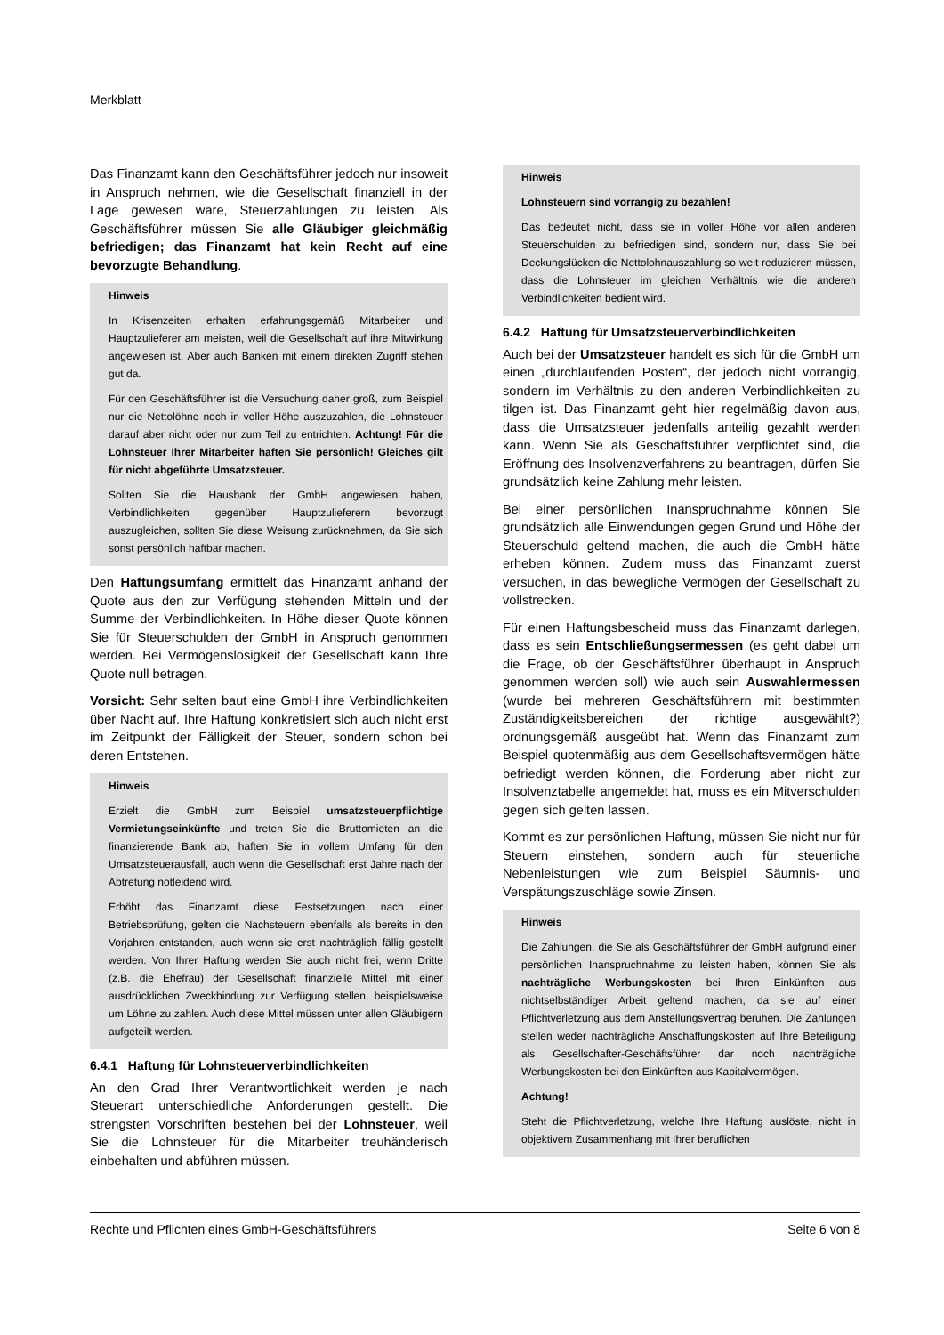Merkblatt
Das Finanzamt kann den Geschäftsführer jedoch nur insoweit in Anspruch nehmen, wie die Gesellschaft finanziell in der Lage gewesen wäre, Steuerzahlungen zu leisten. Als Geschäftsführer müssen Sie alle Gläubiger gleichmäßig befriedigen; das Finanzamt hat kein Recht auf eine bevorzugte Behandlung.
Hinweis
In Krisenzeiten erhalten erfahrungsgemäß Mitarbeiter und Hauptzulieferer am meisten, weil die Gesellschaft auf ihre Mitwirkung angewiesen ist. Aber auch Banken mit einem direkten Zugriff stehen gut da.
Für den Geschäftsführer ist die Versuchung daher groß, zum Beispiel nur die Nettolöhne noch in voller Höhe auszuzahlen, die Lohnsteuer darauf aber nicht oder nur zum Teil zu entrichten. Achtung! Für die Lohnsteuer Ihrer Mitarbeiter haften Sie persönlich! Gleiches gilt für nicht abgeführte Umsatzsteuer.
Sollten Sie die Hausbank der GmbH angewiesen haben, Verbindlichkeiten gegenüber Hauptzulieferern bevorzugt auszugleichen, sollten Sie diese Weisung zurücknehmen, da Sie sich sonst persönlich haftbar machen.
Den Haftungsumfang ermittelt das Finanzamt anhand der Quote aus den zur Verfügung stehenden Mitteln und der Summe der Verbindlichkeiten. In Höhe dieser Quote können Sie für Steuerschulden der GmbH in Anspruch genommen werden. Bei Vermögenslosigkeit der Gesellschaft kann Ihre Quote null betragen.
Vorsicht: Sehr selten baut eine GmbH ihre Verbindlichkeiten über Nacht auf. Ihre Haftung konkretisiert sich auch nicht erst im Zeitpunkt der Fälligkeit der Steuer, sondern schon bei deren Entstehen.
Hinweis
Erzielt die GmbH zum Beispiel umsatzsteuerpflichtige Vermietungseinkünfte und treten Sie die Bruttomieten an die finanzierende Bank ab, haften Sie in vollem Umfang für den Umsatzsteuerausfall, auch wenn die Gesellschaft erst Jahre nach der Abtretung notleidend wird.
Erhöht das Finanzamt diese Festsetzungen nach einer Betriebsprüfung, gelten die Nachsteuern ebenfalls als bereits in den Vorjahren entstanden, auch wenn sie erst nachträglich fällig gestellt werden. Von Ihrer Haftung werden Sie auch nicht frei, wenn Dritte (z.B. die Ehefrau) der Gesellschaft finanzielle Mittel mit einer ausdrücklichen Zweckbindung zur Verfügung stellen, beispielsweise um Löhne zu zahlen. Auch diese Mittel müssen unter allen Gläubigern aufgeteilt werden.
6.4.1 Haftung für Lohnsteuerverbindlichkeiten
An den Grad Ihrer Verantwortlichkeit werden je nach Steuerart unterschiedliche Anforderungen gestellt. Die strengsten Vorschriften bestehen bei der Lohnsteuer, weil Sie die Lohnsteuer für die Mitarbeiter treuhänderisch einbehalten und abführen müssen.
Hinweis
Lohnsteuern sind vorrangig zu bezahlen!
Das bedeutet nicht, dass sie in voller Höhe vor allen anderen Steuerschulden zu befriedigen sind, sondern nur, dass Sie bei Deckungslücken die Nettolohnauszahlung so weit reduzieren müssen, dass die Lohnsteuer im gleichen Verhältnis wie die anderen Verbindlichkeiten bedient wird.
6.4.2 Haftung für Umsatzsteuerverbindlichkeiten
Auch bei der Umsatzsteuer handelt es sich für die GmbH um einen „durchlaufenden Posten“, der jedoch nicht vorrangig, sondern im Verhältnis zu den anderen Verbindlichkeiten zu tilgen ist. Das Finanzamt geht hier regelmäßig davon aus, dass die Umsatzsteuer jedenfalls anteilig gezahlt werden kann. Wenn Sie als Geschäftsführer verpflichtet sind, die Eröffnung des Insolvenzverfahrens zu beantragen, dürfen Sie grundsätzlich keine Zahlung mehr leisten.
Bei einer persönlichen Inanspruchnahme können Sie grundsätzlich alle Einwendungen gegen Grund und Höhe der Steuerschuld geltend machen, die auch die GmbH hätte erheben können. Zudem muss das Finanzamt zuerst versuchen, in das bewegliche Vermögen der Gesellschaft zu vollstrecken.
Für einen Haftungsbescheid muss das Finanzamt darlegen, dass es sein Entschließungsermessen (es geht dabei um die Frage, ob der Geschäftsführer überhaupt in Anspruch genommen werden soll) wie auch sein Auswahlermessen (wurde bei mehreren Geschäftsführern mit bestimmten Zuständigkeitsbereichen der richtige ausgewählt?) ordnungsgemäß ausgeübt hat. Wenn das Finanzamt zum Beispiel quotenmäßig aus dem Gesellschaftsvermögen hätte befriedigt werden können, die Forderung aber nicht zur Insolvenztabelle angemeldet hat, muss es ein Mitverschulden gegen sich gelten lassen.
Kommt es zur persönlichen Haftung, müssen Sie nicht nur für Steuern einstehen, sondern auch für steuerliche Nebenleistungen wie zum Beispiel Säumnis- und Verspätungszuschläge sowie Zinsen.
Hinweis
Die Zahlungen, die Sie als Geschäftsführer der GmbH aufgrund einer persönlichen Inanspruchnahme zu leisten haben, können Sie als nachträgliche Werbungskosten bei Ihren Einkünften aus nichtselbständiger Arbeit geltend machen, da sie auf einer Pflichtverletzung aus dem Anstellungsvertrag beruhen. Die Zahlungen stellen weder nachträgliche Anschaffungskosten auf Ihre Beteiligung als Gesellschafter-Geschäftsführer dar noch nachträgliche Werbungskosten bei den Einkünften aus Kapitalvermögen.
Achtung!
Steht die Pflichtverletzung, welche Ihre Haftung auslöste, nicht in objektivem Zusammenhang mit Ihrer beruflichen
Rechte und Pflichten eines GmbH-Geschäftsführers Seite 6 von 8